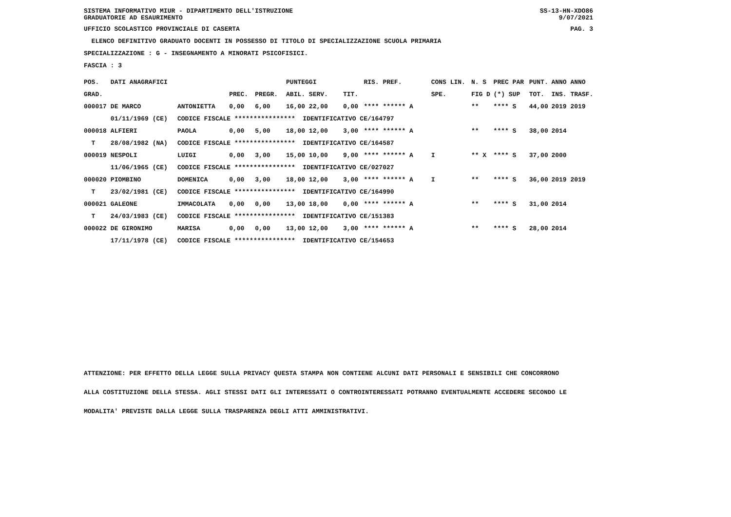SISTEMA INFORMATIVO MIUR - DIPARTIMENTO DELL'ISTRUZIONE GRADUATORIE AD ESAURIMENTO
SS-13-HN-XDO86 9/07/2021
UFFICIO SCOLASTICO PROVINCIALE DI CASERTA PAG. 3
ELENCO DEFINITIVO GRADUATO DOCENTI IN POSSESSO DI TITOLO DI SPECIALIZZAZIONE SCUOLA PRIMARIA
SPECIALIZZAZIONE : G - INSEGNAMENTO A MINORATI PSICOFISICI.
FASCIA : 3
| POS. | DATI ANAGRAFICI | | | | PUNTEGGI | | RIS. PREF. | CONS LIN. | N. S | PREC PAR | PUNT. | ANNO ANNO |
| --- | --- | --- | --- | --- | --- | --- | --- | --- | --- | --- | --- | --- |
| GRAD. | | | PREC. | PREGR. | ABIL. SERV. | TIT. | | SPE. | FIG D | (*) SUP | TOT. | INS. TRASF. |
| 000017 | DE MARCO | ANTONIETTA | 0,00 | 6,00 | 16,00 22,00 | 0,00 | **** ****** A | | ** | **** S | 44,00 | 2019 2019 |
| | 01/11/1969 (CE) | CODICE FISCALE **************** IDENTIFICATIVO CE/164797 | | | | | | | | | | |
| 000018 | ALFIERI | PAOLA | 0,00 | 5,00 | 18,00 12,00 | 3,00 | **** ****** A | | ** | **** S | 38,00 | 2014 |
| T | 28/08/1982 (NA) | CODICE FISCALE **************** IDENTIFICATIVO CE/164587 | | | | | | | | | | |
| 000019 | NESPOLI | LUIGI | 0,00 | 3,00 | 15,00 10,00 | 9,00 | **** ****** A | I | ** X | **** S | 37,00 | 2000 |
| | 11/06/1965 (CE) | CODICE FISCALE **************** IDENTIFICATIVO CE/027027 | | | | | | | | | | |
| 000020 | PIOMBINO | DOMENICA | 0,00 | 3,00 | 18,00 12,00 | 3,00 | **** ****** A | I | ** | **** S | 36,00 | 2019 2019 |
| T | 23/02/1981 (CE) | CODICE FISCALE **************** IDENTIFICATIVO CE/164990 | | | | | | | | | | |
| 000021 | GALEONE | IMMACOLATA | 0,00 | 0,00 | 13,00 18,00 | 0,00 | **** ****** A | | ** | **** S | 31,00 | 2014 |
| T | 24/03/1983 (CE) | CODICE FISCALE **************** IDENTIFICATIVO CE/151383 | | | | | | | | | | |
| 000022 | DE GIRONIMO | MARISA | 0,00 | 0,00 | 13,00 12,00 | 3,00 | **** ****** A | | ** | **** S | 28,00 | 2014 |
| | 17/11/1978 (CE) | CODICE FISCALE **************** IDENTIFICATIVO CE/154653 | | | | | | | | | | |
ATTENZIONE: PER EFFETTO DELLA LEGGE SULLA PRIVACY QUESTA STAMPA NON CONTIENE ALCUNI DATI PERSONALI E SENSIBILI CHE CONCORRONO
ALLA COSTITUZIONE DELLA STESSA. AGLI STESSI DATI GLI INTERESSATI O CONTROINTERESSATI POTRANNO EVENTUALMENTE ACCEDERE SECONDO LE
MODALITA' PREVISTE DALLA LEGGE SULLA TRASPARENZA DEGLI ATTI AMMINISTRATIVI.